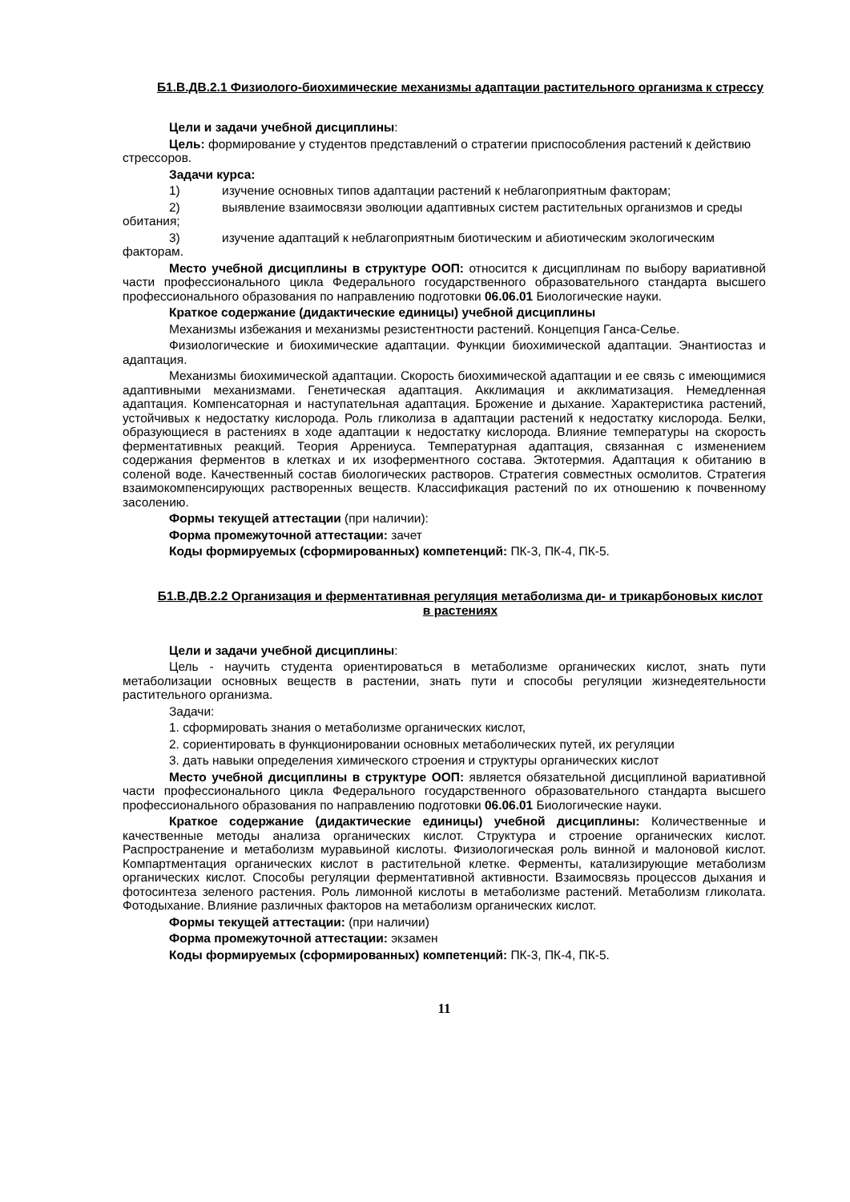Б1.В.ДВ.2.1 Физиолого-биохимические механизмы адаптации растительного организма к стрессу
Цели и задачи учебной дисциплины:
Цель: формирование у студентов представлений о стратегии приспособления растений к действию стрессоров.
Задачи курса:
1) изучение основных типов адаптации растений к неблагоприятным факторам;
2) выявление взаимосвязи эволюции адаптивных систем растительных организмов и среды обитания;
3) изучение адаптаций к неблагоприятным биотическим и абиотическим экологическим факторам.
Место учебной дисциплины в структуре ООП: относится к дисциплинам по выбору вариативной части профессионального цикла Федерального государственного образовательного стандарта высшего профессионального образования по направлению подготовки 06.06.01 Биологические науки.
Краткое содержание (дидактические единицы) учебной дисциплины
Механизмы избежания и механизмы резистентности растений. Концепция Ганса-Селье.
Физиологические и биохимические адаптации. Функции биохимической адаптации. Энантиостаз и адаптация.
Механизмы биохимической адаптации. Скорость биохимической адаптации и ее связь с имеющимися адаптивными механизмами. Генетическая адаптация. Акклимация и акклиматизация. Немедленная адаптация. Компенсаторная и наступательная адаптация. Брожение и дыхание. Характеристика растений, устойчивых к недостатку кислорода. Роль гликолиза в адаптации растений к недостатку кислорода. Белки, образующиеся в растениях в ходе адаптации к недостатку кислорода. Влияние температуры на скорость ферментативных реакций. Теория Аррениуса. Температурная адаптация, связанная с изменением содержания ферментов в клетках и их изоферментного состава. Эктотермия. Адаптация к обитанию в соленой воде. Качественный состав биологических растворов. Стратегия совместных осмолитов. Стратегия взаимокомпенсирующих растворенных веществ. Классификация растений по их отношению к почвенному засолению.
Формы текущей аттестации (при наличии):
Форма промежуточной аттестации: зачет
Коды формируемых (сформированных) компетенций: ПК-3, ПК-4, ПК-5.
Б1.В.ДВ.2.2 Организация и ферментативная регуляция метаболизма ди- и трикарбоновых кислот в растениях
Цели и задачи учебной дисциплины:
Цель - научить студента ориентироваться в метаболизме органических кислот, знать пути метаболизации основных веществ в растении, знать пути и способы регуляции жизнедеятельности растительного организма.
Задачи:
1. сформировать знания о метаболизме органических кислот,
2. сориентировать в функционировании основных метаболических путей, их регуляции
3. дать навыки определения химического строения и структуры органических кислот
Место учебной дисциплины в структуре ООП: является обязательной дисциплиной вариативной части профессионального цикла Федерального государственного образовательного стандарта высшего профессионального образования по направлению подготовки 06.06.01 Биологические науки.
Краткое содержание (дидактические единицы) учебной дисциплины: Количественные и качественные методы анализа органических кислот. Структура и строение органических кислот. Распространение и метаболизм муравьиной кислоты. Физиологическая роль винной и малоновой кислот. Компартментация органических кислот в растительной клетке. Ферменты, катализирующие метаболизм органических кислот. Способы регуляции ферментативной активности. Взаимосвязь процессов дыхания и фотосинтеза зеленого растения. Роль лимонной кислоты в метаболизме растений. Метаболизм гликолата. Фотодыхание. Влияние различных факторов на метаболизм органических кислот.
Формы текущей аттестации: (при наличии)
Форма промежуточной аттестации: экзамен
Коды формируемых (сформированных) компетенций: ПК-3, ПК-4, ПК-5.
11